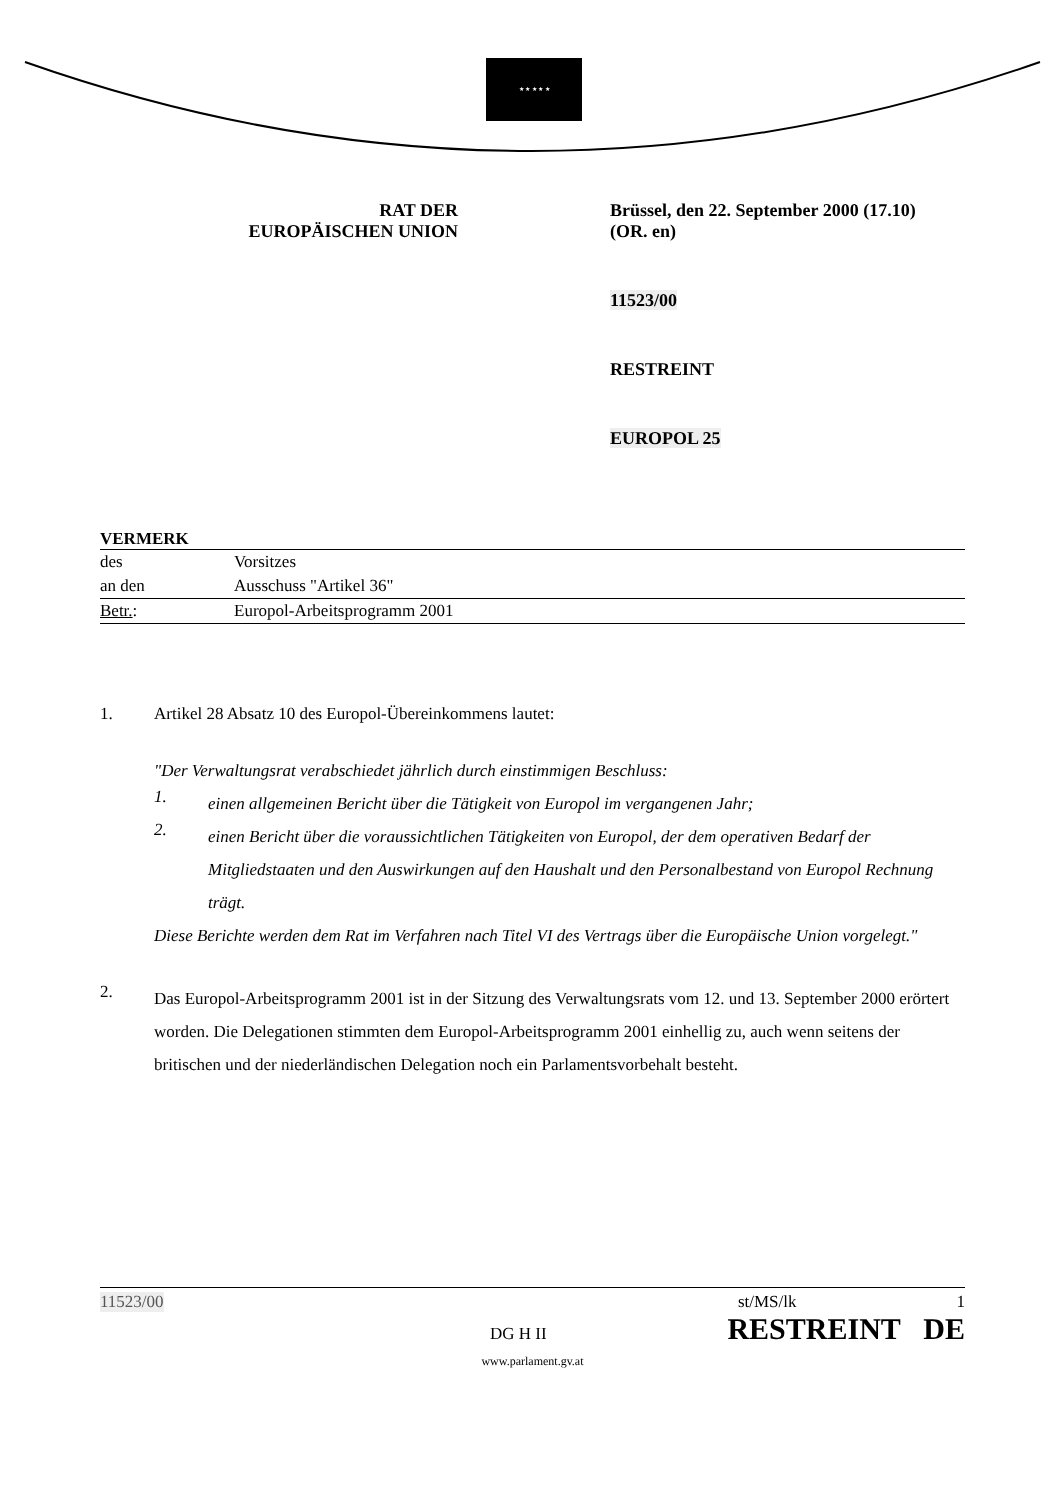★ ★ ★ ★ ★
RAT DER
EUROPÄISCHEN UNION
Brüssel, den 22. September 2000 (17.10)
(OR. en)
11523/00
RESTREINT
EUROPOL 25
VERMERK
des Vorsitzes
an den Ausschuss "Artikel 36"
Betr.: Europol-Arbeitsprogramm 2001
1. Artikel 28 Absatz 10 des Europol-Übereinkommens lautet:
"Der Verwaltungsrat verabschiedet jährlich durch einstimmigen Beschluss:
1.
einen allgemeinen Bericht über die Tätigkeit von Europol im vergangenen Jahr;
2.
einen Bericht über die voraussichtlichen Tätigkeiten von Europol, der dem operativen Bedarf der Mitgliedstaaten und den Auswirkungen auf den Haushalt und den Personalbestand von Europol Rechnung trägt.
Diese Berichte werden dem Rat im Verfahren nach Titel VI des Vertrags über die Europäische Union vorgelegt."
2.
Das Europol-Arbeitsprogramm 2001 ist in der Sitzung des Verwaltungsrats vom 12. und 13. September 2000 erörtert worden. Die Delegationen stimmten dem Europol-Arbeitsprogramm 2001 einhellig zu, auch wenn seitens der britischen und der niederländischen Delegation noch ein Parlamentsvorbehalt besteht.
11523/00 st/MS/lk 1
DG H II RESTREINT DE
www.parlament.gv.at